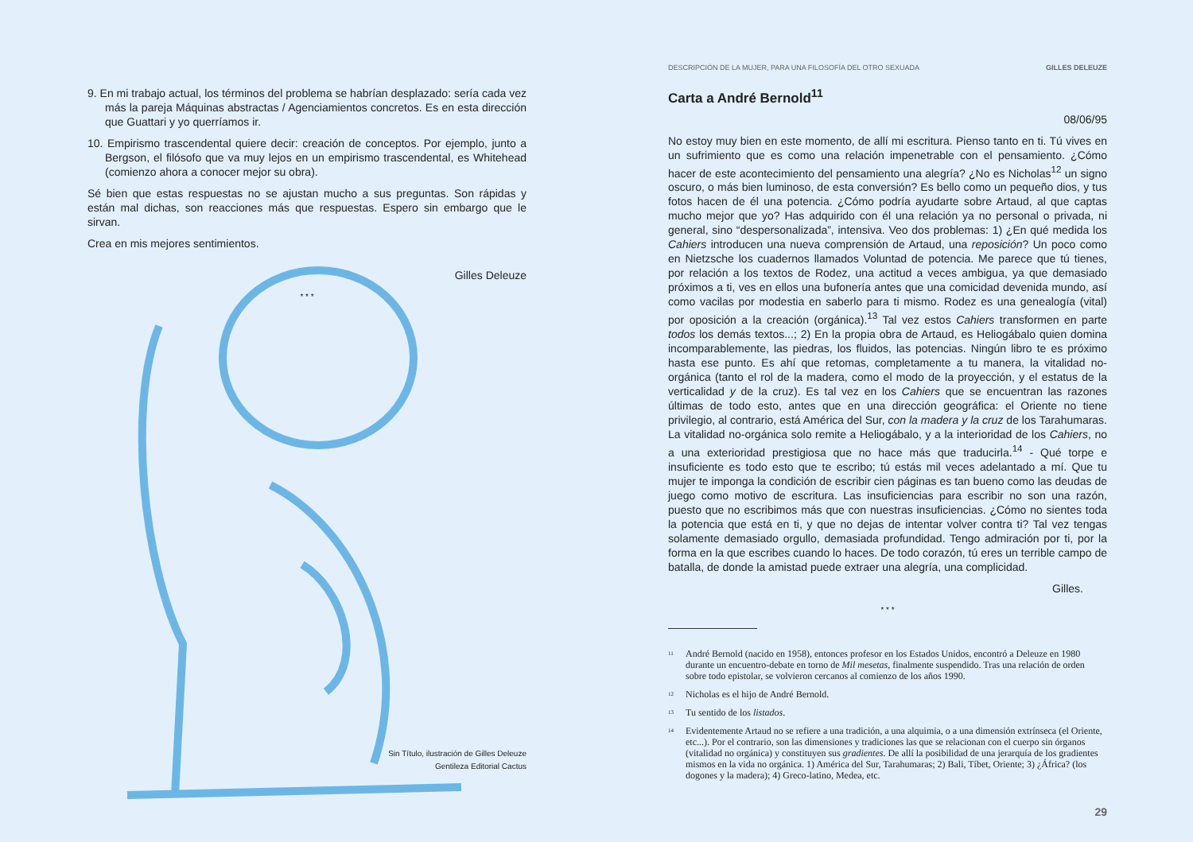9. En mi trabajo actual, los términos del problema se habrían desplazado: sería cada vez más la pareja Máquinas abstractas / Agenciamientos concretos. Es en esta dirección que Guattari y yo querríamos ir.
10. Empirismo trascendental quiere decir: creación de conceptos. Por ejemplo, junto a Bergson, el filósofo que va muy lejos en un empirismo trascendental, es Whitehead (comienzo ahora a conocer mejor su obra).
Sé bien que estas respuestas no se ajustan mucho a sus preguntas. Son rápidas y están mal dichas, son reacciones más que respuestas. Espero sin embargo que le sirvan.
Crea en mis mejores sentimientos.
Gilles Deleuze
* * *
Sin Título, ilustración de Gilles Deleuze
Gentileza Editorial Cactus
DESCRIPCIÓN DE LA MUJER, PARA UNA FILOSOFÍA DEL OTRO SEXUADA GILLES DELEUZE
Carta a André Bernold<sup>11</sup>
08/06/95
No estoy muy bien en este momento, de allí mi escritura. Pienso tanto en ti. Tú vives en un sufrimiento que es como una relación impenetrable con el pensamiento. ¿Cómo hacer de este acontecimiento del pensamiento una alegría? ¿No es Nicholas<sup>12</sup> un signo oscuro, o más bien luminoso, de esta conversión? Es bello como un pequeño dios, y tus fotos hacen de él una potencia. ¿Cómo podría ayudarte sobre Artaud, al que captas mucho mejor que yo? Has adquirido con él una relación ya no personal o privada, ni general, sino “despersonalizada”, intensiva. Veo dos problemas: 1) ¿En qué medida los Cahiers introducen una nueva comprensión de Artaud, una reposición? Un poco como en Nietzsche los cuadernos llamados Voluntad de potencia. Me parece que tú tienes, por relación a los textos de Rodez, una actitud a veces ambigua, ya que demasiado próximos a ti, ves en ellos una bufonería antes que una comicidad devenida mundo, así como vacilas por modestia en saberlo para ti mismo. Rodez es una genealogía (vital) por oposición a la creación (orgánica).<sup>13</sup> Tal vez estos Cahiers transformen en parte todos los demás textos...; 2) En la propia obra de Artaud, es Heliogábalo quien domina incomparablemente, las piedras, los fluidos, las potencias. Ningún libro te es próximo hasta ese punto. Es ahí que retomas, completamente a tu manera, la vitalidad no-orgánica (tanto el rol de la madera, como el modo de la proyección, y el estatus de la verticalidad y de la cruz). Es tal vez en los Cahiers que se encuentran las razones últimas de todo esto, antes que en una dirección geográfica: el Oriente no tiene privilegio, al contrario, está América del Sur, con la madera y la cruz de los Tarahumaras. La vitalidad no-orgánica solo remite a Heliogábalo, y a la interioridad de los Cahiers, no a una exterioridad prestigiosa que no hace más que traducirla.<sup>14</sup> - Qué torpe e insuficiente es todo esto que te escribo; tú estás mil veces adelantado a mí. Que tu mujer te imponga la condición de escribir cien páginas es tan bueno como las deudas de juego como motivo de escritura. Las insuficiencias para escribir no son una razón, puesto que no escribimos más que con nuestras insuficiencias. ¿Cómo no sientes toda la potencia que está en ti, y que no dejas de intentar volver contra ti? Tal vez tengas solamente demasiado orgullo, demasiada profundidad. Tengo admiración por ti, por la forma en la que escribes cuando lo haces. De todo corazón, tú eres un terrible campo de batalla, de donde la amistad puede extraer una alegría, una complicidad.
Gilles.
* * *
<sup>11</sup> André Bernold (nacido en 1958), entonces profesor en los Estados Unidos, encontró a Deleuze en 1980 durante un encuentro-debate en torno de Mil mesetas, finalmente suspendido. Tras una relación de orden sobre todo epistolar, se volvieron cercanos al comienzo de los años 1990.
<sup>12</sup> Nicholas es el hijo de André Bernold.
<sup>13</sup> Tu sentido de los listados.
<sup>14</sup> Evidentemente Artaud no se refiere a una tradición, a una alquimia, o a una dimensión extrínseca (el Oriente, etc...). Por el contrario, son las dimensiones y tradiciones las que se relacionan con el cuerpo sin órganos (vitalidad no orgánica) y constituyen sus gradientes. De allí la posibilidad de una jerarquía de los gradientes mismos en la vida no orgánica. 1) América del Sur, Tarahumaras; 2) Bali, Tíbet, Oriente; 3) ¿África? (los dogones y la madera); 4) Greco-latino, Medea, etc.
29